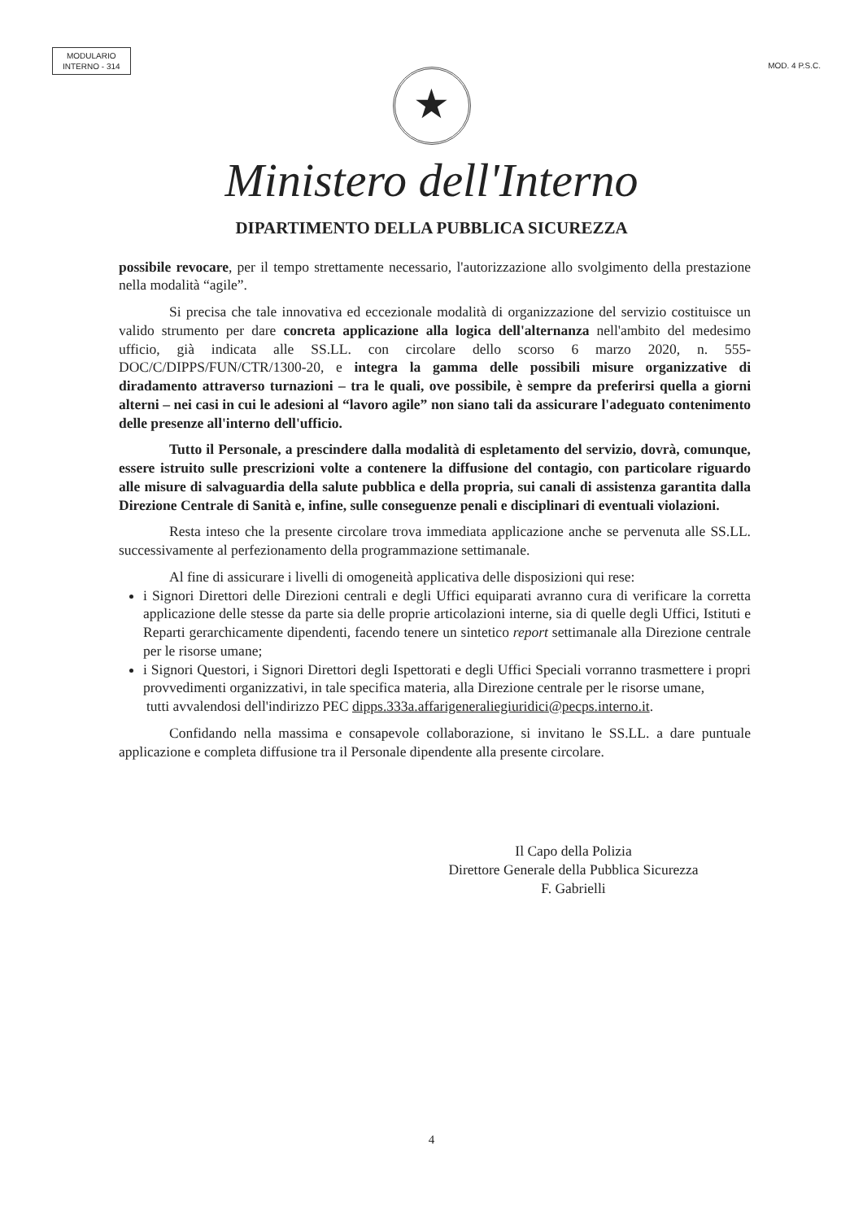MODULARIO
INTERNO - 314
MOD. 4 P.S.C.
★
Ministero dell'Interno
DIPARTIMENTO DELLA PUBBLICA SICUREZZA
possibile revocare, per il tempo strettamente necessario, l'autorizzazione allo svolgimento della prestazione nella modalità “agile”.
Si precisa che tale innovativa ed eccezionale modalità di organizzazione del servizio costituisce un valido strumento per dare concreta applicazione alla logica dell'alternanza nell'ambito del medesimo ufficio, già indicata alle SS.LL. con circolare dello scorso 6 marzo 2020, n. 555-DOC/C/DIPPS/FUN/CTR/1300-20, e integra la gamma delle possibili misure organizzative di diradamento attraverso turnazioni – tra le quali, ove possibile, è sempre da preferirsi quella a giorni alterni – nei casi in cui le adesioni al “lavoro agile” non siano tali da assicurare l'adeguato contenimento delle presenze all'interno dell'ufficio.
Tutto il Personale, a prescindere dalla modalità di espletamento del servizio, dovrà, comunque, essere istruito sulle prescrizioni volte a contenere la diffusione del contagio, con particolare riguardo alle misure di salvaguardia della salute pubblica e della propria, sui canali di assistenza garantita dalla Direzione Centrale di Sanità e, infine, sulle conseguenze penali e disciplinari di eventuali violazioni.
Resta inteso che la presente circolare trova immediata applicazione anche se pervenuta alle SS.LL. successivamente al perfezionamento della programmazione settimanale.
Al fine di assicurare i livelli di omogeneità applicativa delle disposizioni qui rese:
i Signori Direttori delle Direzioni centrali e degli Uffici equiparati avranno cura di verificare la corretta applicazione delle stesse da parte sia delle proprie articolazioni interne, sia di quelle degli Uffici, Istituti e Reparti gerarchicamente dipendenti, facendo tenere un sintetico report settimanale alla Direzione centrale per le risorse umane;
i Signori Questori, i Signori Direttori degli Ispettorati e degli Uffici Speciali vorranno trasmettere i propri provvedimenti organizzativi, in tale specifica materia, alla Direzione centrale per le risorse umane,
tutti avvalendosi dell'indirizzo PEC dipps.333a.affarigeneraliegiuridici@pecps.interno.it.
Confidando nella massima e consapevole collaborazione, si invitano le SS.LL. a dare puntuale applicazione e completa diffusione tra il Personale dipendente alla presente circolare.
Il Capo della Polizia
Direttore Generale della Pubblica Sicurezza
F. Gabrielli
4